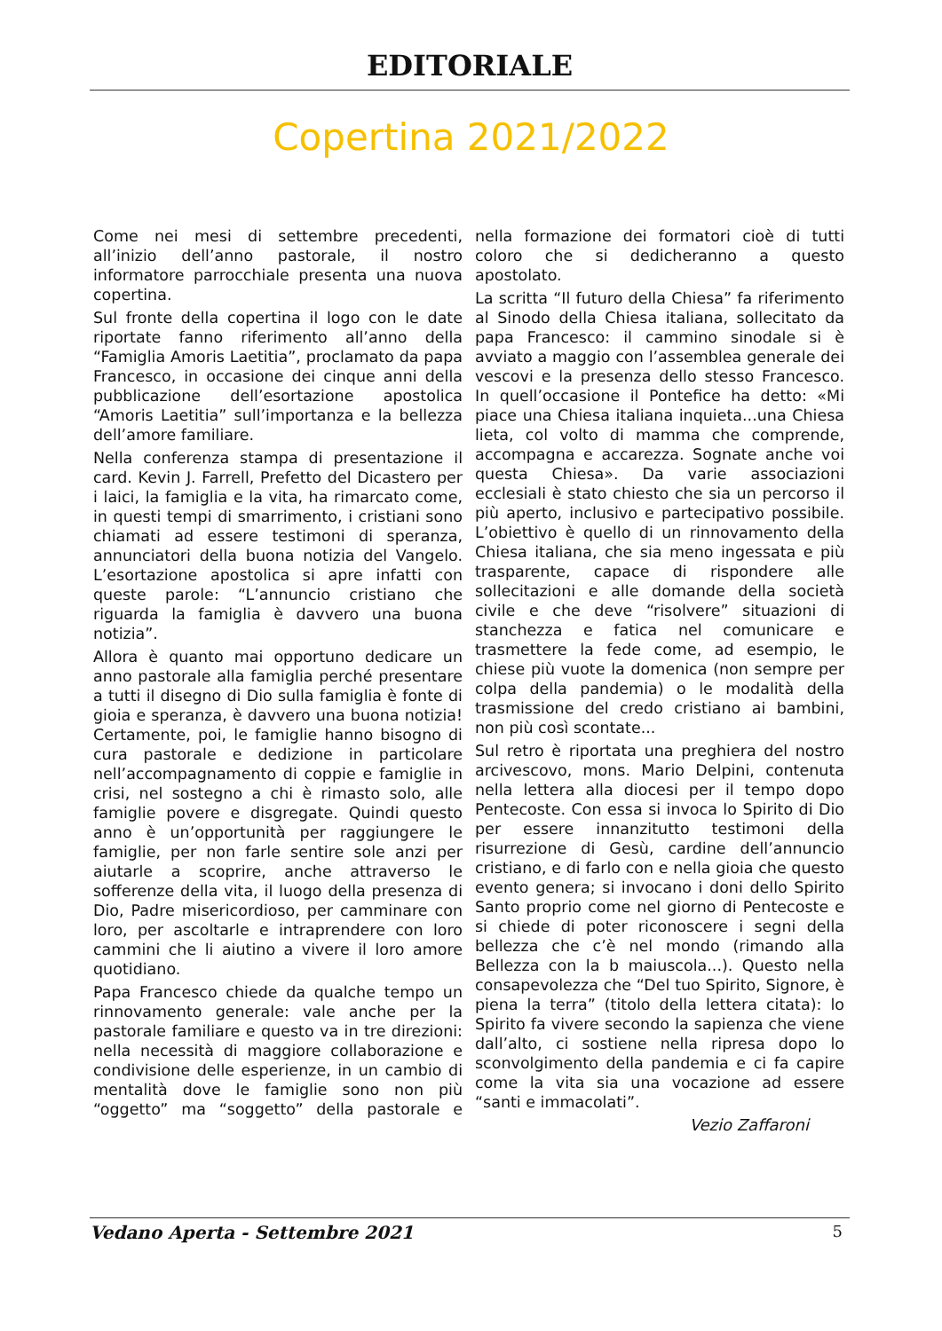EDITORIALE
Copertina 2021/2022
Come nei mesi di settembre precedenti, all’inizio dell’anno pastorale, il nostro informatore parrocchiale presenta una nuova copertina.
Sul fronte della copertina il logo con le date riportate fanno riferimento all’anno della “Famiglia Amoris Laetitia”, proclamato da papa Francesco, in occasione dei cinque anni della pubblicazione dell’esortazione apostolica “Amoris Laetitia” sull’importanza e la bellezza dell’amore familiare.
Nella conferenza stampa di presentazione il card. Kevin J. Farrell, Prefetto del Dicastero per i laici, la famiglia e la vita, ha rimarcato come, in questi tempi di smarrimento, i cristiani sono chiamati ad essere testimoni di speranza, annunciatori della buona notizia del Vangelo. L’esortazione apostolica si apre infatti con queste parole: “L’annuncio cristiano che riguarda la famiglia è davvero una buona notizia”.
Allora è quanto mai opportuno dedicare un anno pastorale alla famiglia perché presentare a tutti il disegno di Dio sulla famiglia è fonte di gioia e speranza, è davvero una buona notizia! Certamente, poi, le famiglie hanno bisogno di cura pastorale e dedizione in particolare nell’accompagnamento di coppie e famiglie in crisi, nel sostegno a chi è rimasto solo, alle famiglie povere e disgregate. Quindi questo anno è un’opportunità per raggiungere le famiglie, per non farle sentire sole anzi per aiutarle a scoprire, anche attraverso le sofferenze della vita, il luogo della presenza di Dio, Padre misericordioso, per camminare con loro, per ascoltarle e intraprendere con loro cammini che li aiutino a vivere il loro amore quotidiano.
Papa Francesco chiede da qualche tempo un rinnovamento generale: vale anche per la pastorale familiare e questo va in tre direzioni: nella necessità di maggiore collaborazione e condivisione delle esperienze, in un cambio di mentalità dove le famiglie sono non più “oggetto” ma “soggetto” della pastorale e nella formazione dei formatori cioè di tutti coloro che si dedicheranno a questo apostolato.
La scritta “Il futuro della Chiesa” fa riferimento al Sinodo della Chiesa italiana, sollecitato da papa Francesco: il cammino sinodale si è avviato a maggio con l’assemblea generale dei vescovi e la presenza dello stesso Francesco. In quell’occasione il Pontefice ha detto: «Mi piace una Chiesa italiana inquieta...una Chiesa lieta, col volto di mamma che comprende, accompagna e accarezza. Sognate anche voi questa Chiesa». Da varie associazioni ecclesiali è stato chiesto che sia un percorso il più aperto, inclusivo e partecipativo possibile. L’obiettivo è quello di un rinnovamento della Chiesa italiana, che sia meno ingessata e più trasparente, capace di rispondere alle sollecitazioni e alle domande della società civile e che deve “risolvere” situazioni di stanchezza e fatica nel comunicare e trasmettere la fede come, ad esempio, le chiese più vuote la domenica (non sempre per colpa della pandemia) o le modalità della trasmissione del credo cristiano ai bambini, non più così scontate...
Sul retro è riportata una preghiera del nostro arcivescovo, mons. Mario Delpini, contenuta nella lettera alla diocesi per il tempo dopo Pentecoste. Con essa si invoca lo Spirito di Dio per essere innanzitutto testimoni della risurrezione di Gesù, cardine dell’annuncio cristiano, e di farlo con e nella gioia che questo evento genera; si invocano i doni dello Spirito Santo proprio come nel giorno di Pentecoste e si chiede di poter riconoscere i segni della bellezza che c’è nel mondo (rimando alla Bellezza con la b maiuscola...). Questo nella consapevolezza che “Del tuo Spirito, Signore, è piena la terra” (titolo della lettera citata): lo Spirito fa vivere secondo la sapienza che viene dall’alto, ci sostiene nella ripresa dopo lo sconvolgimento della pandemia e ci fa capire come la vita sia una vocazione ad essere “santi e immacolati”.
Vezio Zaffaroni
Vedano Aperta - Settembre 2021 5